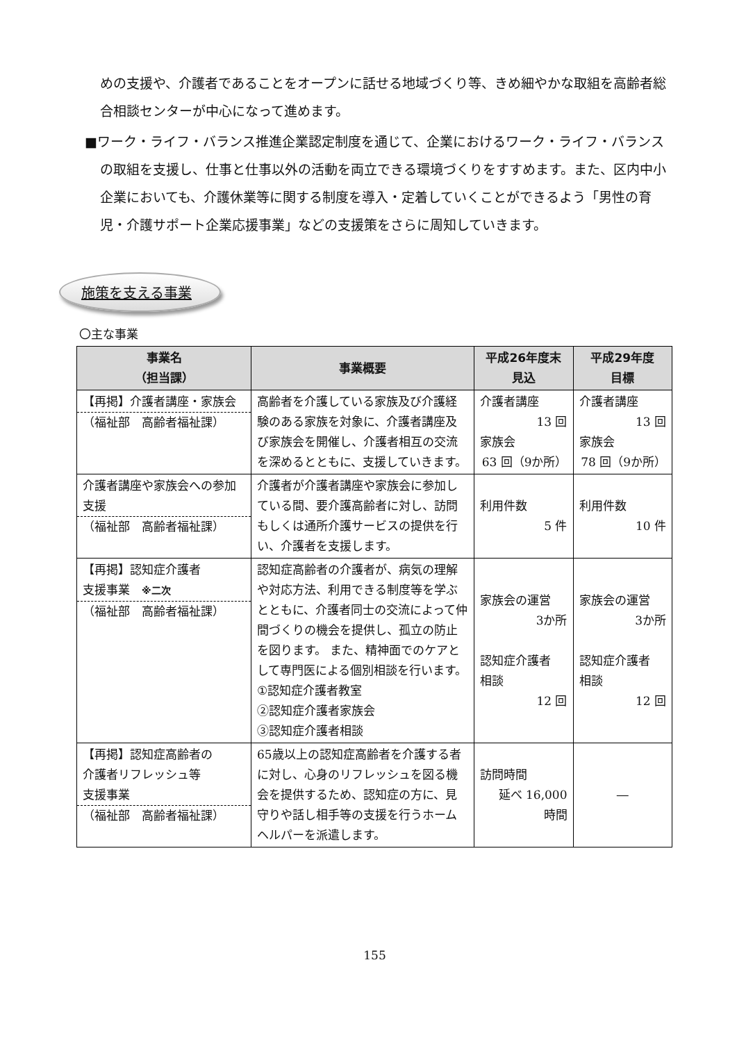めの支援や、介護者であることをオープンに話せる地域づくり等、きめ細やかな取組を高齢者総合相談センターが中心になって進めます。
■ワーク・ライフ・バランス推進企業認定制度を通じて、企業におけるワーク・ライフ・バランスの取組を支援し、仕事と仕事以外の活動を両立できる環境づくりをすすめます。また、区内中小企業においても、介護休業等に関する制度を導入・定着していくことができるよう「男性の育児・介護サポート企業応援事業」などの支援策をさらに周知していきます。
施策を支える事業
〇主な事業
| 事業名 （担当課） | 事業概要 | 平成26年度末 見込 | 平成29年度 目標 |
| --- | --- | --- | --- |
| 【再掲】介護者講座・家族会 （福祉部 高齢者福祉課） | 高齢者を介護している家族及び介護経験のある家族を対象に、介護者講座及び家族会を開催し、介護者相互の交流を深めるとともに、支援していきます。 | 介護者講座 13 回 家族会 63 回（9か所） | 介護者講座 13 回 家族会 78 回（9か所） |
| 介護者講座や家族会への参加支援 （福祉部 高齢者福祉課） | 介護者が介護者講座や家族会に参加している間、要介護高齢者に対し、訪問もしくは通所介護サービスの提供を行い、介護者を支援します。 | 利用件数 5 件 | 利用件数 10 件 |
| 【再掲】認知症介護者 支援事業 ※二次 （福祉部 高齢者福祉課） | 認知症高齢者の介護者が、病気の理解や対応方法、利用できる制度等を学ぶとともに、介護者同士の交流によって仲間づくりの機会を提供し、孤立の防止を図ります。 また、精神面でのケアとして専門医による個別相談を行います。 ①認知症介護者教室 ②認知症介護者家族会 ③認知症介護者相談 | 家族会の運営 3か所 認知症介護者 相談 12 回 | 家族会の運営 3か所 認知症介護者 相談 12 回 |
| 【再掲】認知症高齢者の 介護者リフレッシュ等 支援事業 （福祉部 高齢者福祉課） | 65歳以上の認知症高齢者を介護する者に対し、心身のリフレッシュを図る機会を提供するため、認知症の方に、見守りや話し相手等の支援を行うホームヘルパーを派遣します。 | 訪問時間 延べ 16,000 時間 | ― |
155